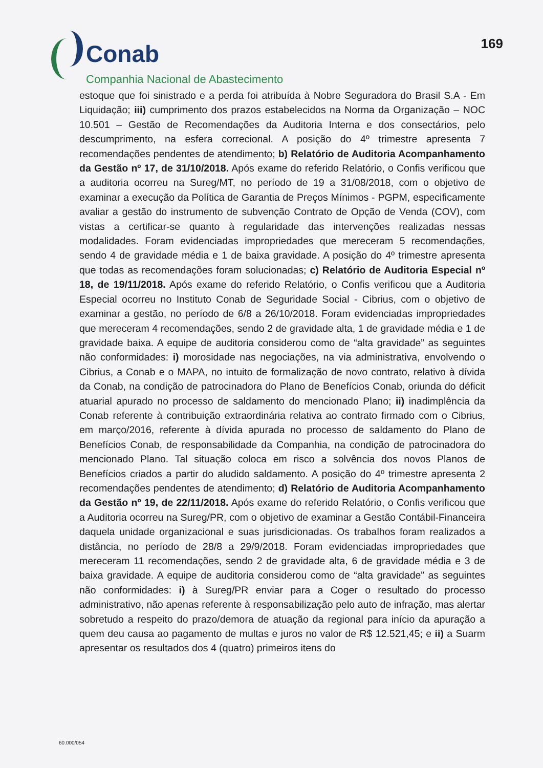Conab
Companhia Nacional de Abastecimento
169
estoque que foi sinistrado e a perda foi atribuída à Nobre Seguradora do Brasil S.A - Em Liquidação; iii) cumprimento dos prazos estabelecidos na Norma da Organização – NOC 10.501 – Gestão de Recomendações da Auditoria Interna e dos consectários, pelo descumprimento, na esfera correcional. A posição do 4º trimestre apresenta 7 recomendações pendentes de atendimento; b) Relatório de Auditoria Acompanhamento da Gestão nº 17, de 31/10/2018. Após exame do referido Relatório, o Confis verificou que a auditoria ocorreu na Sureg/MT, no período de 19 a 31/08/2018, com o objetivo de examinar a execução da Política de Garantia de Preços Mínimos - PGPM, especificamente avaliar a gestão do instrumento de subvenção Contrato de Opção de Venda (COV), com vistas a certificar-se quanto à regularidade das intervenções realizadas nessas modalidades. Foram evidenciadas impropriedades que mereceram 5 recomendações, sendo 4 de gravidade média e 1 de baixa gravidade. A posição do 4º trimestre apresenta que todas as recomendações foram solucionadas; c) Relatório de Auditoria Especial nº 18, de 19/11/2018. Após exame do referido Relatório, o Confis verificou que a Auditoria Especial ocorreu no Instituto Conab de Seguridade Social - Cibrius, com o objetivo de examinar a gestão, no período de 6/8 a 26/10/2018. Foram evidenciadas impropriedades que mereceram 4 recomendações, sendo 2 de gravidade alta, 1 de gravidade média e 1 de gravidade baixa. A equipe de auditoria considerou como de “alta gravidade” as seguintes não conformidades: i) morosidade nas negociações, na via administrativa, envolvendo o Cibrius, a Conab e o MAPA, no intuito de formalização de novo contrato, relativo à dívida da Conab, na condição de patrocinadora do Plano de Benefícios Conab, oriunda do déficit atuarial apurado no processo de saldamento do mencionado Plano; ii) inadimplência da Conab referente à contribuição extraordinária relativa ao contrato firmado com o Cibrius, em março/2016, referente à dívida apurada no processo de saldamento do Plano de Benefícios Conab, de responsabilidade da Companhia, na condição de patrocinadora do mencionado Plano. Tal situação coloca em risco a solvência dos novos Planos de Benefícios criados a partir do aludido saldamento. A posição do 4º trimestre apresenta 2 recomendações pendentes de atendimento; d) Relatório de Auditoria Acompanhamento da Gestão nº 19, de 22/11/2018. Após exame do referido Relatório, o Confis verificou que a Auditoria ocorreu na Sureg/PR, com o objetivo de examinar a Gestão Contábil-Financeira daquela unidade organizacional e suas jurisdicionadas. Os trabalhos foram realizados a distância, no período de 28/8 a 29/9/2018. Foram evidenciadas impropriedades que mereceram 11 recomendações, sendo 2 de gravidade alta, 6 de gravidade média e 3 de baixa gravidade. A equipe de auditoria considerou como de “alta gravidade” as seguintes não conformidades: i) à Sureg/PR enviar para a Coger o resultado do processo administrativo, não apenas referente à responsabilização pelo auto de infração, mas alertar sobretudo a respeito do prazo/demora de atuação da regional para início da apuração a quem deu causa ao pagamento de multas e juros no valor de R$ 12.521,45; e ii) a Suarm apresentar os resultados dos 4 (quatro) primeiros itens do
60.000/054